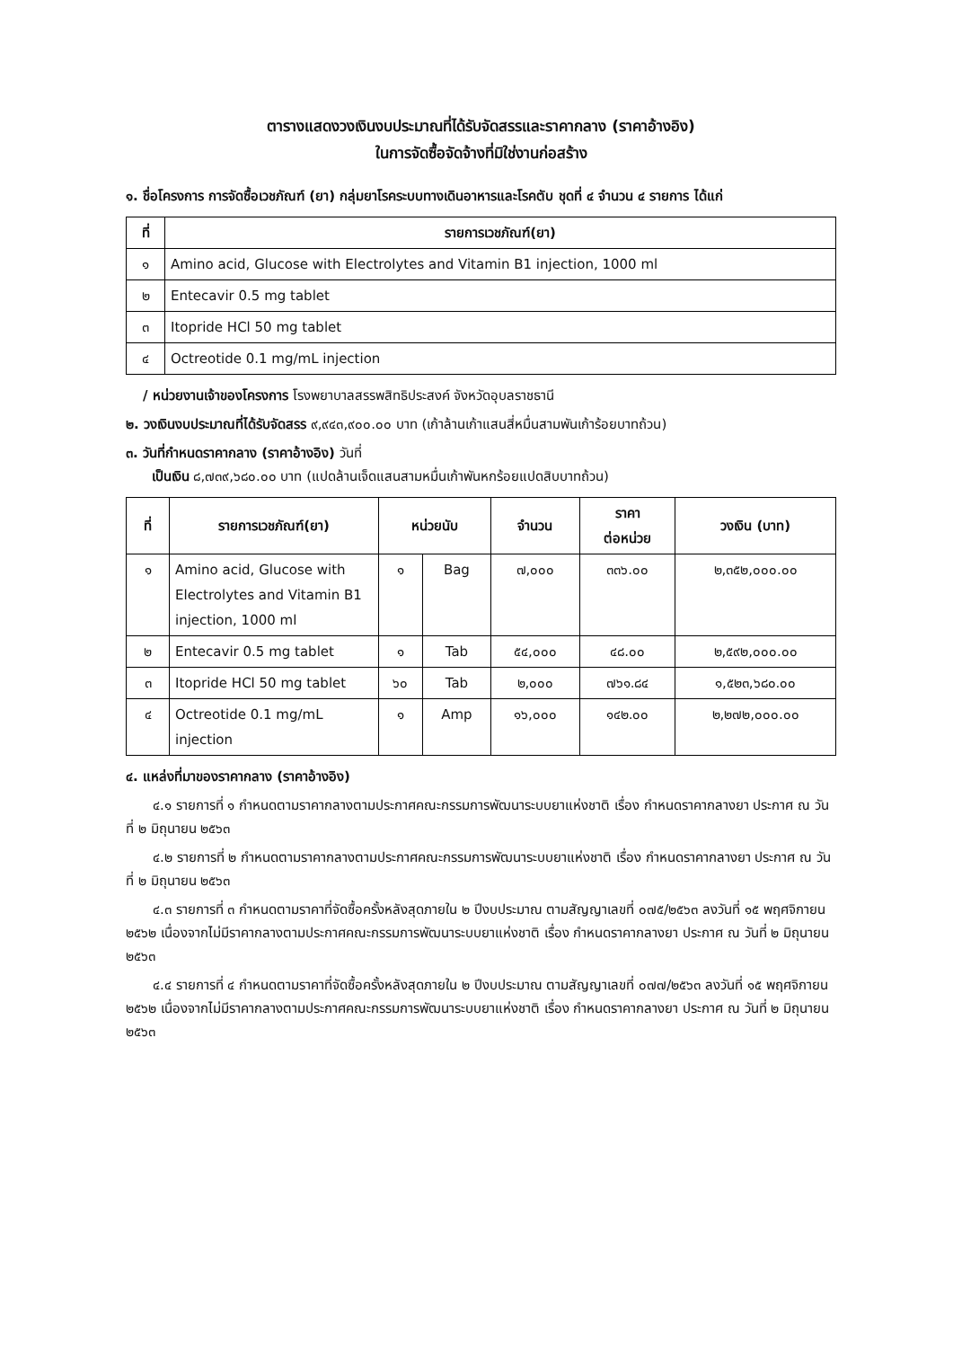ตารางแสดงวงเงินงบประมาณที่ได้รับจัดสรรและราคากลาง (ราคาอ้างอิง)
ในการจัดซื้อจัดจ้างที่มิใช่งานก่อสร้าง
๑. ชื่อโครงการ การจัดซื้อเวชภัณฑ์ (ยา) กลุ่มยาโรคระบบทางเดินอาหารและโรคตับ ชุดที่ ๔ จำนวน ๔ รายการ ได้แก่
| ที่ | รายการเวชภัณฑ์(ยา) |
| --- | --- |
| ๑ | Amino acid, Glucose with Electrolytes and Vitamin B1 injection, 1000 ml |
| ๒ | Entecavir 0.5 mg tablet |
| ๓ | Itopride HCl 50 mg tablet |
| ๔ | Octreotide 0.1 mg/mL injection |
/ หน่วยงานเจ้าของโครงการ โรงพยาบาลสรรพสิทธิประสงค์ จังหวัดอุบลราชธานี
๒. วงเงินงบประมาณที่ได้รับจัดสรร ๙,๙๔๓,๙๐๐.๐๐ บาท (เก้าล้านเก้าแสนสี่หมื่นสามพันเก้าร้อยบาทถ้วน)
๓. วันที่กำหนดราคากลาง (ราคาอ้างอิง) วันที่
เป็นเงิน ๘,๗๓๙,๖๘๐.๐๐ บาท (แปดล้านเจ็ดแสนสามหมื่นเก้าพันหกร้อยแปดสิบบาทถ้วน)
| ที่ | รายการเวชภัณฑ์(ยา) | หน่วยนับ | | จำนวน | ราคา ต่อหน่วย | วงเงิน (บาท) |
| --- | --- | --- | --- | --- | --- | --- |
| ๑ | Amino acid, Glucose with Electrolytes and Vitamin B1 injection, 1000 ml | ๑ | Bag | ๗,๐๐๐ | ๓๓๖.๐๐ | ๒,๓๕๒,๐๐๐.๐๐ |
| ๒ | Entecavir 0.5 mg tablet | ๑ | Tab | ๕๔,๐๐๐ | ๔๘.๐๐ | ๒,๕๙๒,๐๐๐.๐๐ |
| ๓ | Itopride HCl 50 mg tablet | ๖๐ | Tab | ๒,๐๐๐ | ๗๖๑.๘๔ | ๑,๕๒๓,๖๘๐.๐๐ |
| ๔ | Octreotide 0.1 mg/mL injection | ๑ | Amp | ๑๖,๐๐๐ | ๑๔๒.๐๐ | ๒,๒๗๒,๐๐๐.๐๐ |
๔. แหล่งที่มาของราคากลาง (ราคาอ้างอิง)
๔.๑ รายการที่ ๑ กำหนดตามราคากลางตามประกาศคณะกรรมการพัฒนาระบบยาแห่งชาติ เรื่อง กำหนดราคากลางยา ประกาศ ณ วันที่ ๒ มิถุนายน ๒๕๖๓
๔.๒ รายการที่ ๒ กำหนดตามราคากลางตามประกาศคณะกรรมการพัฒนาระบบยาแห่งชาติ เรื่อง กำหนดราคากลางยา ประกาศ ณ วันที่ ๒ มิถุนายน ๒๕๖๓
๔.๓ รายการที่ ๓ กำหนดตามราคาที่จัดซื้อครั้งหลังสุดภายใน ๒ ปีงบประมาณ ตามสัญญาเลขที่ ๐๗๕/๒๕๖๓ ลงวันที่ ๑๕ พฤศจิกายน ๒๕๖๒ เนื่องจากไม่มีราคากลางตามประกาศคณะกรรมการพัฒนาระบบยาแห่งชาติ เรื่อง กำหนดราคากลางยา ประกาศ ณ วันที่ ๒ มิถุนายน ๒๕๖๓
๔.๔ รายการที่ ๔ กำหนดตามราคาที่จัดซื้อครั้งหลังสุดภายใน ๒ ปีงบประมาณ ตามสัญญาเลขที่ ๐๗๗/๒๕๖๓ ลงวันที่ ๑๕ พฤศจิกายน ๒๕๖๒ เนื่องจากไม่มีราคากลางตามประกาศคณะกรรมการพัฒนาระบบยาแห่งชาติ เรื่อง กำหนดราคากลางยา ประกาศ ณ วันที่ ๒ มิถุนายน ๒๕๖๓